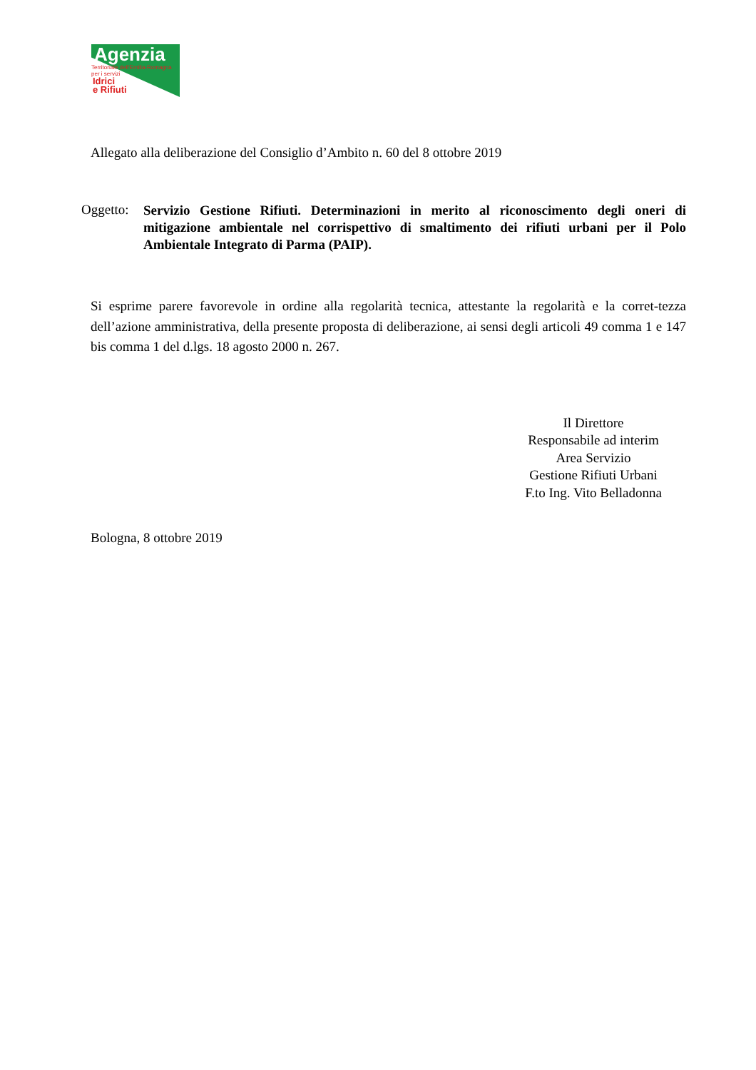Agenzia
Territoriale dell'Emilia-Romagna per i servizi
Idrici
e Rifiuti
Allegato alla deliberazione del Consiglio d’Ambito n. 60 del 8 ottobre 2019
Oggetto:
Servizio Gestione Rifiuti. Determinazioni in merito al riconoscimento degli oneri di mitigazione ambientale nel corrispettivo di smaltimento dei rifiuti urbani per il Polo Ambientale Integrato di Parma (PAIP).
Si esprime parere favorevole in ordine alla regolarità tecnica, attestante la regolarità e la corret-tezza dell’azione amministrativa, della presente proposta di deliberazione, ai sensi degli articoli 49 comma 1 e 147 bis comma 1 del d.lgs. 18 agosto 2000 n. 267.
Il Direttore
Responsabile ad interim
Area Servizio
Gestione Rifiuti Urbani
F.to Ing. Vito Belladonna
Bologna, 8 ottobre 2019